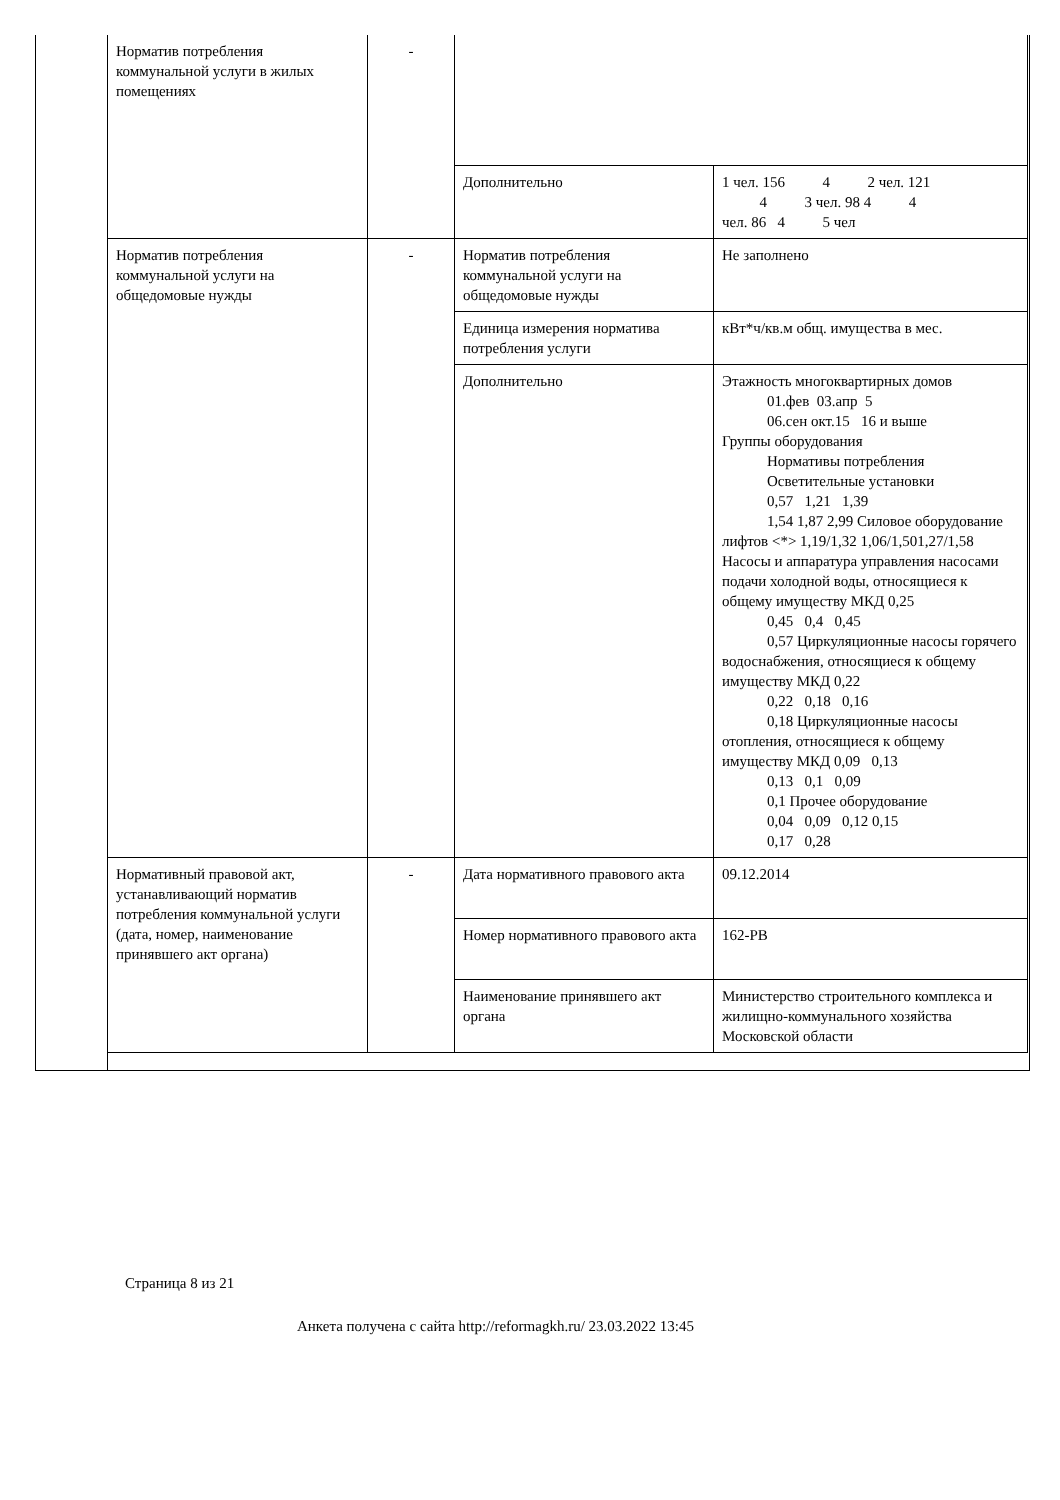| Норматив потребления коммунальной услуги в жилых помещениях | - | | |
| | | Дополнительно | 1 чел. 156 4 2 чел. 121 4 3 чел. 98 4 4 чел. 86 4 5 чел |
| Норматив потребления коммунальной услуги на общедомовые нужды | - | Норматив потребления коммунальной услуги на общедомовые нужды | Не заполнено |
| | | Единица измерения норматива потребления услуги | кВт*ч/кв.м общ. имущества в мес. |
| | | Дополнительно | Этажность многоквартирных домов 01.фев 03.апр 5 06.сен окт.15 16 и выше Группы оборудования Нормативы потребления Осветительные установки 0,57 1,21 1,39 1,54 1,87 2,99 Силовое оборудование лифтов <*> 1,19/1,32 1,06/1,501,27/1,58 Насосы и аппаратура управления насосами подачи холодной воды, относящиеся к общему имуществу МКД 0,25 0,45 0,4 0,45 0,57 Циркуляционные насосы горячего водоснабжения, относящиеся к общему имуществу МКД 0,22 0,22 0,18 0,16 0,18 Циркуляционные насосы отопления, относящиеся к общему имуществу МКД 0,09 0,13 0,13 0,1 0,09 0,1 Прочее оборудование 0,04 0,09 0,12 0,15 0,17 0,28 |
| Нормативный правовой акт, устанавливающий норматив потребления коммунальной услуги (дата, номер, наименование принявшего акт органа) | - | Дата нормативного правового акта | 09.12.2014 |
| | | Номер нормативного правового акта | 162-РВ |
| | | Наименование принявшего акт органа | Министерство строительного комплекса и жилищно-коммунального хозяйства Московской области |
Страница 8 из 21
Анкета получена с сайта http://reformagkh.ru/ 23.03.2022 13:45